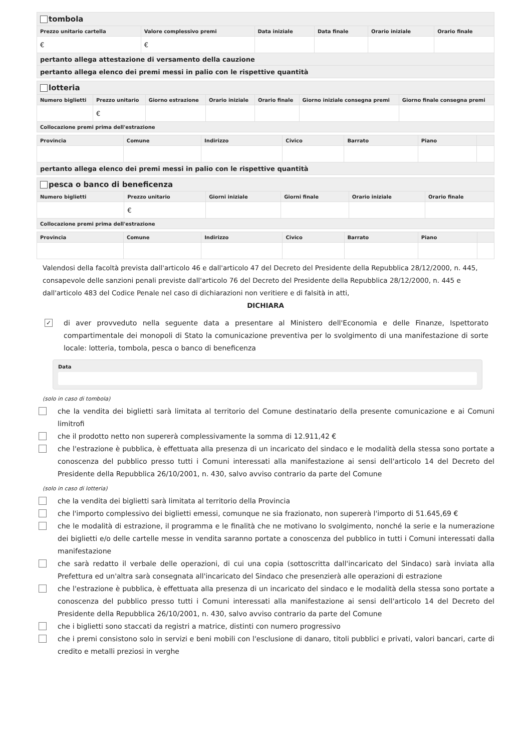| tombola | | | | | |
| Prezzo unitario cartella | Valore complessivo premi | Data iniziale | Data finale | Orario iniziale | Orario finale |
| € | € | | | | |
| pertanto allega attestazione di versamento della cauzione | | | | | |
| pertanto allega elenco dei premi messi in palio con le rispettive quantità | | | | | |
| lotteria | | | | | | |
| Numero biglietti | Prezzo unitario | Giorno estrazione | Orario iniziale | Orario finale | Giorno iniziale consegna premi | Giorno finale consegna premi |
| | € | | | | | |
| Collocazione premi prima dell'estrazione | | | | | | |
| Provincia | Comune | Indirizzo | Civico | Barrato | Piano | |
| --- | --- | --- | --- | --- | --- | --- |
| pertanto allega elenco dei premi messi in palio con le rispettive quantità | | | | | | |
| pesca o banco di beneficenza | | | | | |
| Numero biglietti | Prezzo unitario | Giorni iniziale | Giorni finale | Orario iniziale | Orario finale |
| | € | | | | |
| Collocazione premi prima dell'estrazione | | | | | |
| Provincia | Comune | Indirizzo | Civico | Barrato | Piano | |
| --- | --- | --- | --- | --- | --- | --- |
Valendosi della facoltà prevista dall'articolo 46 e dall'articolo 47 del Decreto del Presidente della Repubblica 28/12/2000, n. 445, consapevole delle sanzioni penali previste dall'articolo 76 del Decreto del Presidente della Repubblica 28/12/2000, n. 445 e dall'articolo 483 del Codice Penale nel caso di dichiarazioni non veritiere e di falsità in atti,
DICHIARA
✓
di aver provveduto nella seguente data a presentare al Ministero dell'Economia e delle Finanze, Ispettorato compartimentale dei monopoli di Stato la comunicazione preventiva per lo svolgimento di una manifestazione di sorte locale: lotteria, tombola, pesca o banco di beneficenza
Data
(solo in caso di tombola)
che la vendita dei biglietti sarà limitata al territorio del Comune destinatario della presente comunicazione e ai Comuni limitrofi
che il prodotto netto non supererà complessivamente la somma di 12.911,42 €
che l'estrazione è pubblica, è effettuata alla presenza di un incaricato del sindaco e le modalità della stessa sono portate a conoscenza del pubblico presso tutti i Comuni interessati alla manifestazione ai sensi dell'articolo 14 del Decreto del Presidente della Repubblica 26/10/2001, n. 430, salvo avviso contrario da parte del Comune
(solo in caso di lotteria)
che la vendita dei biglietti sarà limitata al territorio della Provincia
che l'importo complessivo dei biglietti emessi, comunque ne sia frazionato, non supererà l'importo di 51.645,69 €
che le modalità di estrazione, il programma e le finalità che ne motivano lo svolgimento, nonché la serie e la numerazione dei biglietti e/o delle cartelle messe in vendita saranno portate a conoscenza del pubblico in tutti i Comuni interessati dalla manifestazione
che sarà redatto il verbale delle operazioni, di cui una copia (sottoscritta dall'incaricato del Sindaco) sarà inviata alla Prefettura ed un'altra sarà consegnata all'incaricato del Sindaco che presenzierà alle operazioni di estrazione
che l'estrazione è pubblica, è effettuata alla presenza di un incaricato del sindaco e le modalità della stessa sono portate a conoscenza del pubblico presso tutti i Comuni interessati alla manifestazione ai sensi dell'articolo 14 del Decreto del Presidente della Repubblica 26/10/2001, n. 430, salvo avviso contrario da parte del Comune
che i biglietti sono staccati da registri a matrice, distinti con numero progressivo
che i premi consistono solo in servizi e beni mobili con l'esclusione di danaro, titoli pubblici e privati, valori bancari, carte di credito e metalli preziosi in verghe